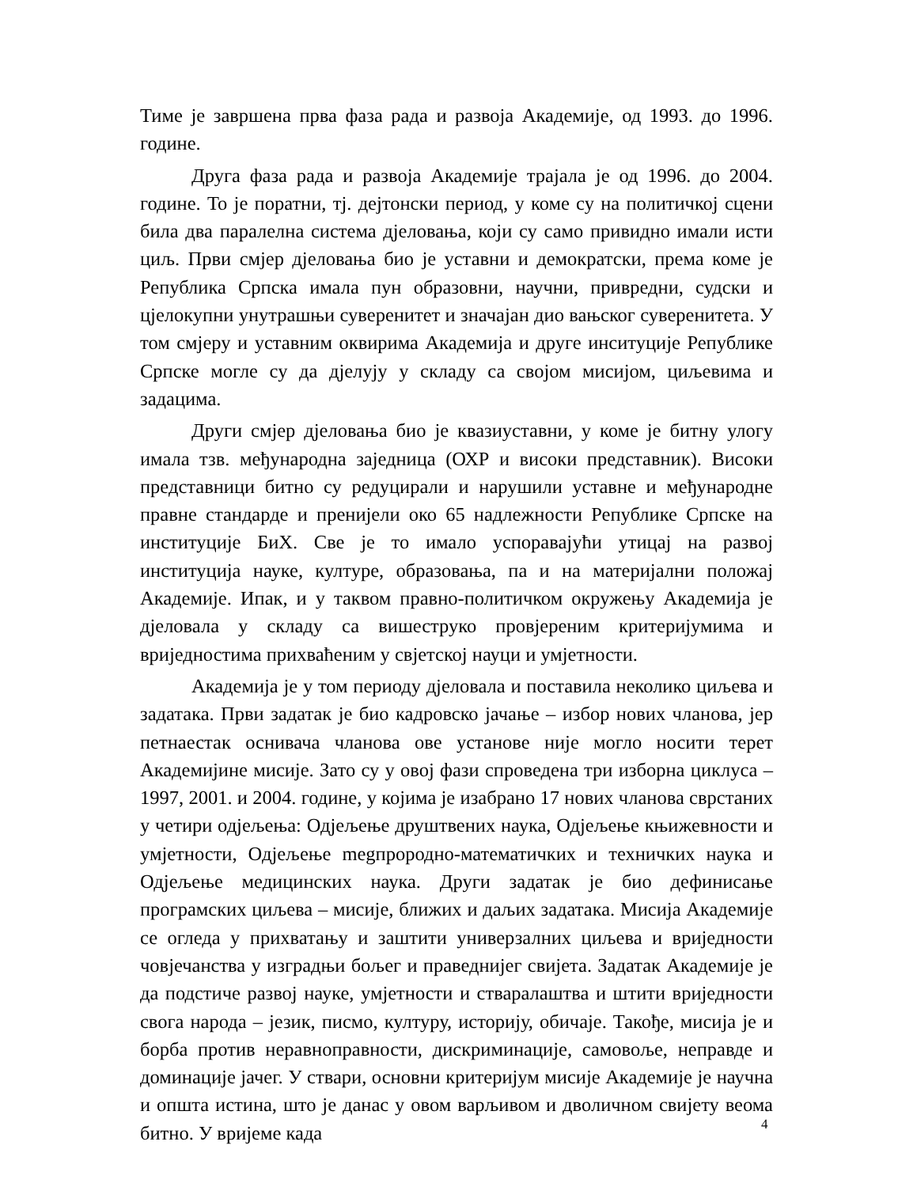Тиме је завршена прва фаза рада и развоја Академије, од 1993. до 1996. године.
Друга фаза рада и развоја Академије трајала је од 1996. до 2004. године. То је поратни, тј. дејтонски период, у коме су на политичкој сцени била два паралелна система дјеловања, који су само привидно имали исти циљ. Први смјер дјеловања био је уставни и демократски, према коме је Република Српска имала пун образовни, научни, привредни, судски и цјелокупни унутрашњи суверенитет и значајан дио вањског суверенитета. У том смјеру и уставним оквирима Академија и друге инситуције Републике Српске могле су да дјелују у складу са својом мисијом, циљевима и задацима.
Други смјер дјеловања био је квазиуставни, у коме је битну улогу имала тзв. међународна заједница (ОХР и високи представник). Високи представници битно су редуцирали и нарушили уставне и међународне правне стандарде и пренијели око 65 надлежности Републике Српске на институције БиХ. Све је то имало успоравајући утицај на развој институција науке, културе, образовања, па и на материјални положај Академије. Ипак, и у таквом правно-политичком окружењу Академија је дјеловала у складу са вишеструко провјереним критеријумима и вриједностима прихваћеним у свјетској науци и умјетности.
Академија је у том периоду дјеловала и поставила неколико циљева и задатака. Први задатак је био кадровско јачање – избор нових чланова, јер петнаестак оснивача чланова ове установе није могло носити терет Академијине мисије. Зато су у овој фази спроведена три изборна циклуса – 1997, 2001. и 2004. године, у којима је изабрано 17 нових чланова сврстаних у четири одјељења: Одјељење друштвених наука, Одјељење књижевности и умјетности, Одјељење megпрородно-математичких и техничких наука и Одјељење медицинских наука. Други задатак је био дефинисање програмских циљева – мисије, ближих и даљих задатака. Мисија Академије се огледа у прихватању и заштити универзалних циљева и вриједности човјечанства у изградњи бољег и праведнијег свијета. Задатак Академије је да подстиче развој науке, умјетности и стваралаштва и штити вриједности свога народа – језик, писмо, културу, историју, обичаје. Такође, мисија је и борба против неравноправности, дискриминације, самовоље, неправде и доминације јачег. У ствари, основни критеријум мисије Академије је научна и општа истина, што је данас у овом варљивом и дволичном свијету веома битно. У вријеме када
4